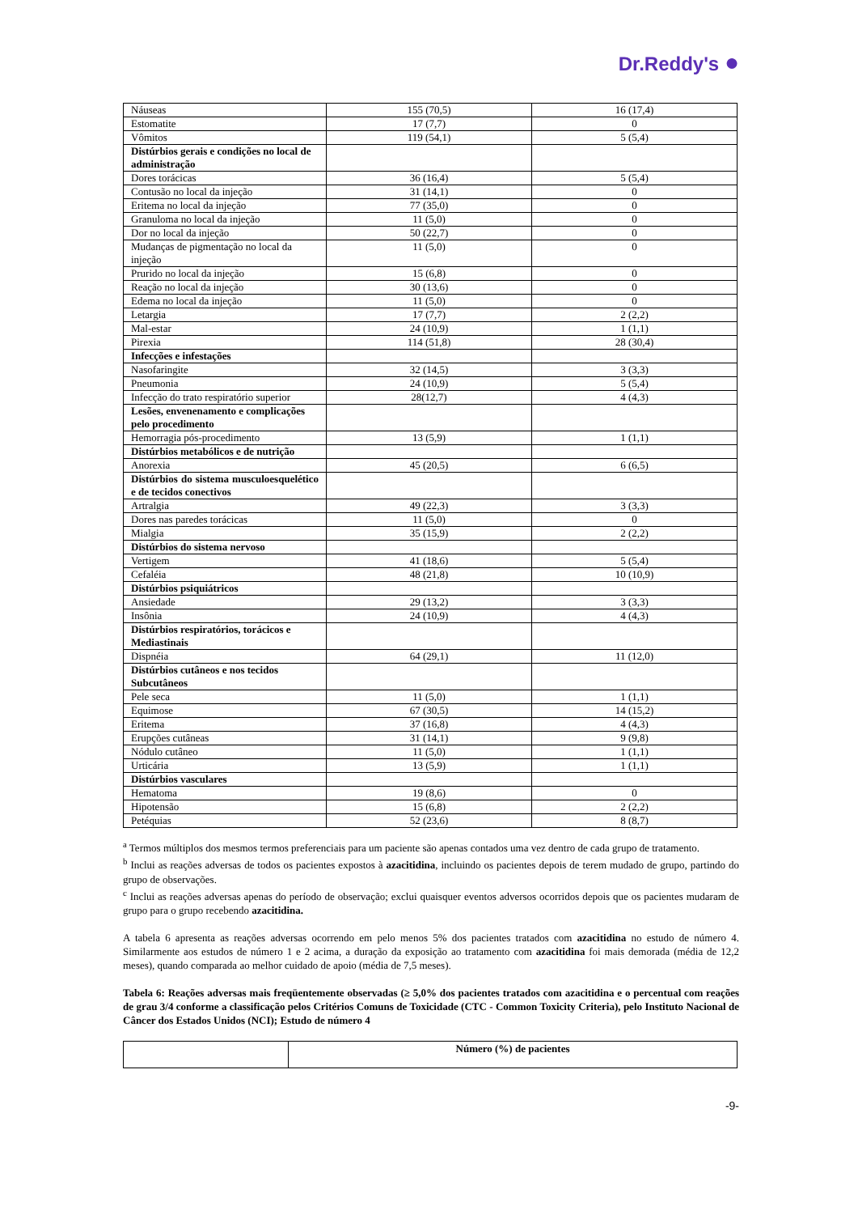Dr.Reddy's ●
| Náuseas | 155 (70,5) | 16 (17,4) |
| Estomatite | 17 (7,7) | 0 |
| Vômitos | 119 (54,1) | 5 (5,4) |
| Distúrbios gerais e condições no local de administração | | |
| Dores torácicas | 36 (16,4) | 5 (5,4) |
| Contusão no local da injeção | 31 (14,1) | 0 |
| Eritema no local da injeção | 77 (35,0) | 0 |
| Granuloma no local da injeção | 11 (5,0) | 0 |
| Dor no local da injeção | 50 (22,7) | 0 |
| Mudanças de pigmentação no local da injeção | 11 (5,0) | 0 |
| Prurido no local da injeção | 15 (6,8) | 0 |
| Reação no local da injeção | 30 (13,6) | 0 |
| Edema no local da injeção | 11 (5,0) | 0 |
| Letargia | 17 (7,7) | 2 (2,2) |
| Mal-estar | 24 (10,9) | 1 (1,1) |
| Pirexia | 114 (51,8) | 28 (30,4) |
| Infecções e infestações | | |
| Nasofaringite | 32 (14,5) | 3 (3,3) |
| Pneumonia | 24 (10,9) | 5 (5,4) |
| Infecção do trato respiratório superior | 28(12,7) | 4 (4,3) |
| Lesões, envenenamento e complicações pelo procedimento | | |
| Hemorragia pós-procedimento | 13 (5,9) | 1 (1,1) |
| Distúrbios metabólicos e de nutrição | | |
| Anorexia | 45 (20,5) | 6 (6,5) |
| Distúrbios do sistema musculoesquelético e de tecidos conectivos | | |
| Artralgia | 49 (22,3) | 3 (3,3) |
| Dores nas paredes torácicas | 11 (5,0) | 0 |
| Mialgia | 35 (15,9) | 2 (2,2) |
| Distúrbios do sistema nervoso | | |
| Vertigem | 41 (18,6) | 5 (5,4) |
| Cefaléia | 48 (21,8) | 10 (10,9) |
| Distúrbios psiquiátricos | | |
| Ansiedade | 29 (13,2) | 3 (3,3) |
| Insônia | 24 (10,9) | 4 (4,3) |
| Distúrbios respiratórios, torácicos e Mediastinais | | |
| Dispnéia | 64 (29,1) | 11 (12,0) |
| Distúrbios cutâneos e nos tecidos Subcutâneos | | |
| Pele seca | 11 (5,0) | 1 (1,1) |
| Equimose | 67 (30,5) | 14 (15,2) |
| Eritema | 37 (16,8) | 4 (4,3) |
| Erupções cutâneas | 31 (14,1) | 9 (9,8) |
| Nódulo cutâneo | 11 (5,0) | 1 (1,1) |
| Urticária | 13 (5,9) | 1 (1,1) |
| Distúrbios vasculares | | |
| Hematoma | 19 (8,6) | 0 |
| Hipotensão | 15 (6,8) | 2 (2,2) |
| Petéquias | 52 (23,6) | 8 (8,7) |
<sup>a</sup> Termos múltiplos dos mesmos termos preferenciais para um paciente são apenas contados uma vez dentro de cada grupo de tratamento.
<sup>b</sup> Inclui as reações adversas de todos os pacientes expostos à azacitidina, incluindo os pacientes depois de terem mudado de grupo, partindo do grupo de observações.
<sup>c</sup> Inclui as reações adversas apenas do período de observação; exclui quaisquer eventos adversos ocorridos depois que os pacientes mudaram de grupo para o grupo recebendo azacitidina.
A tabela 6 apresenta as reações adversas ocorrendo em pelo menos 5% dos pacientes tratados com azacitidina no estudo de número 4. Similarmente aos estudos de número 1 e 2 acima, a duração da exposição ao tratamento com azacitidina foi mais demorada (média de 12,2 meses), quando comparada ao melhor cuidado de apoio (média de 7,5 meses).
Tabela 6: Reações adversas mais freqüentemente observadas (≥ 5,0% dos pacientes tratados com azacitidina e o percentual com reações de grau 3/4 conforme a classificação pelos Critérios Comuns de Toxicidade (CTC - Common Toxicity Criteria), pelo Instituto Nacional de Câncer dos Estados Unidos (NCI); Estudo de número 4
| | Número (%) de pacientes |
-9-